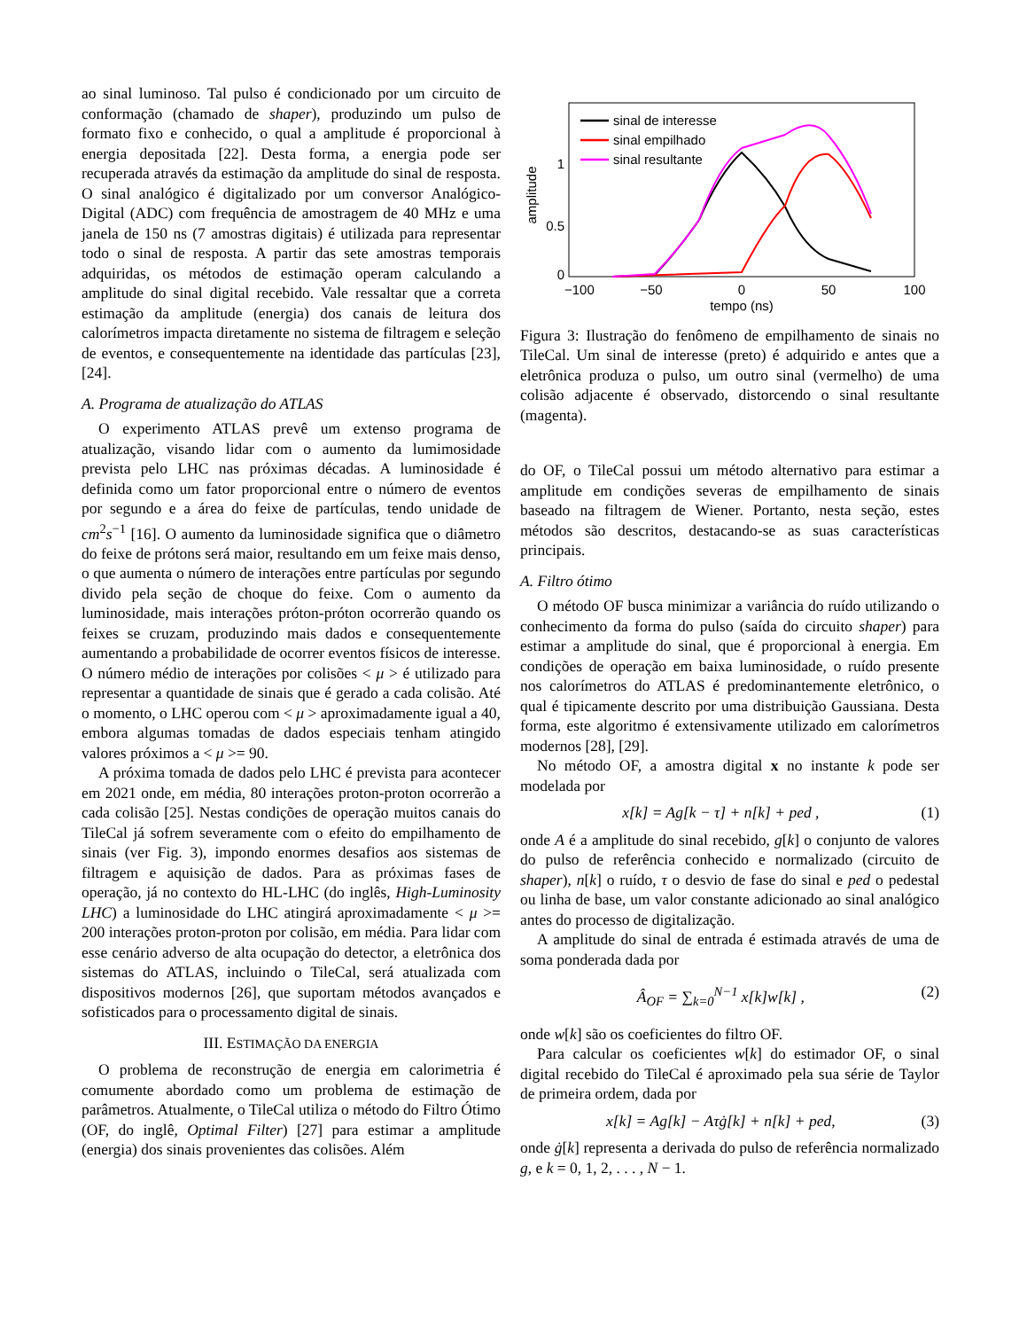ao sinal luminoso. Tal pulso é condicionado por um circuito de conformação (chamado de shaper), produzindo um pulso de formato fixo e conhecido, o qual a amplitude é proporcional à energia depositada [22]. Desta forma, a energia pode ser recuperada através da estimação da amplitude do sinal de resposta. O sinal analógico é digitalizado por um conversor Analógico-Digital (ADC) com frequência de amostragem de 40 MHz e uma janela de 150 ns (7 amostras digitais) é utilizada para representar todo o sinal de resposta. A partir das sete amostras temporais adquiridas, os métodos de estimação operam calculando a amplitude do sinal digital recebido. Vale ressaltar que a correta estimação da amplitude (energia) dos canais de leitura dos calorímetros impacta diretamente no sistema de filtragem e seleção de eventos, e consequentemente na identidade das partículas [23], [24].
A. Programa de atualização do ATLAS
O experimento ATLAS prevê um extenso programa de atualização, visando lidar com o aumento da lumimosidade prevista pelo LHC nas próximas décadas. A luminosidade é definida como um fator proporcional entre o número de eventos por segundo e a área do feixe de partículas, tendo unidade de cm<sup>2</sup>s<sup>−1</sup> [16]. O aumento da luminosidade significa que o diâmetro do feixe de prótons será maior, resultando em um feixe mais denso, o que aumenta o número de interações entre partículas por segundo divido pela seção de choque do feixe. Com o aumento da luminosidade, mais interações próton-próton ocorrerão quando os feixes se cruzam, produzindo mais dados e consequentemente aumentando a probabilidade de ocorrer eventos físicos de interesse. O número médio de interações por colisões < μ > é utilizado para representar a quantidade de sinais que é gerado a cada colisão. Até o momento, o LHC operou com < μ > aproximadamente igual a 40, embora algumas tomadas de dados especiais tenham atingido valores próximos a < μ >= 90.
A próxima tomada de dados pelo LHC é prevista para acontecer em 2021 onde, em média, 80 interações proton-proton ocorrerão a cada colisão [25]. Nestas condições de operação muitos canais do TileCal já sofrem severamente com o efeito do empilhamento de sinais (ver Fig. 3), impondo enormes desafios aos sistemas de filtragem e aquisição de dados. Para as próximas fases de operação, já no contexto do HL-LHC (do inglês, High-Luminosity LHC) a luminosidade do LHC atingirá aproximadamente < μ >= 200 interações proton-proton por colisão, em média. Para lidar com esse cenário adverso de alta ocupação do detector, a eletrônica dos sistemas do ATLAS, incluindo o TileCal, será atualizada com dispositivos modernos [26], que suportam métodos avançados e sofisticados para o processamento digital de sinais.
III. ESTIMAÇÃO DA ENERGIA
O problema de reconstrução de energia em calorimetria é comumente abordado como um problema de estimação de parâmetros. Atualmente, o TileCal utiliza o método do Filtro Ótimo (OF, do inglê, Optimal Filter) [27] para estimar a amplitude (energia) dos sinais provenientes das colisões. Além
amplitude
1
0.5
0
−100
−50
0
50
100
tempo (ns)
sinal de interesse
sinal empilhado
sinal resultante
Figura 3: Ilustração do fenômeno de empilhamento de sinais no TileCal. Um sinal de interesse (preto) é adquirido e antes que a eletrônica produza o pulso, um outro sinal (vermelho) de uma colisão adjacente é observado, distorcendo o sinal resultante (magenta).
do OF, o TileCal possui um método alternativo para estimar a amplitude em condições severas de empilhamento de sinais baseado na filtragem de Wiener. Portanto, nesta seção, estes métodos são descritos, destacando-se as suas características principais.
A. Filtro ótimo
O método OF busca minimizar a variância do ruído utilizando o conhecimento da forma do pulso (saída do circuito shaper) para estimar a amplitude do sinal, que é proporcional à energia. Em condições de operação em baixa luminosidade, o ruído presente nos calorímetros do ATLAS é predominantemente eletrônico, o qual é tipicamente descrito por uma distribuição Gaussiana. Desta forma, este algoritmo é extensivamente utilizado em calorímetros modernos [28], [29].
No método OF, a amostra digital x no instante k pode ser modelada por
x[k] = Ag[k − τ] + n[k] + ped , (1)
onde A é a amplitude do sinal recebido, g[k] o conjunto de valores do pulso de referência conhecido e normalizado (circuito de shaper), n[k] o ruído, τ o desvio de fase do sinal e ped o pedestal ou linha de base, um valor constante adicionado ao sinal analógico antes do processo de digitalização.
A amplitude do sinal de entrada é estimada através de uma de soma ponderada dada por
Â<sub>OF</sub> = ∑<sub>k=0</sub><sup>N−1</sup> x[k]w[k] , (2)
onde w[k] são os coeficientes do filtro OF.
Para calcular os coeficientes w[k] do estimador OF, o sinal digital recebido do TileCal é aproximado pela sua série de Taylor de primeira ordem, dada por
x[k] = Ag[k] − Aτġ[k] + n[k] + ped, (3)
onde ġ[k] representa a derivada do pulso de referência normalizado g, e k = 0, 1, 2, . . . , N − 1.